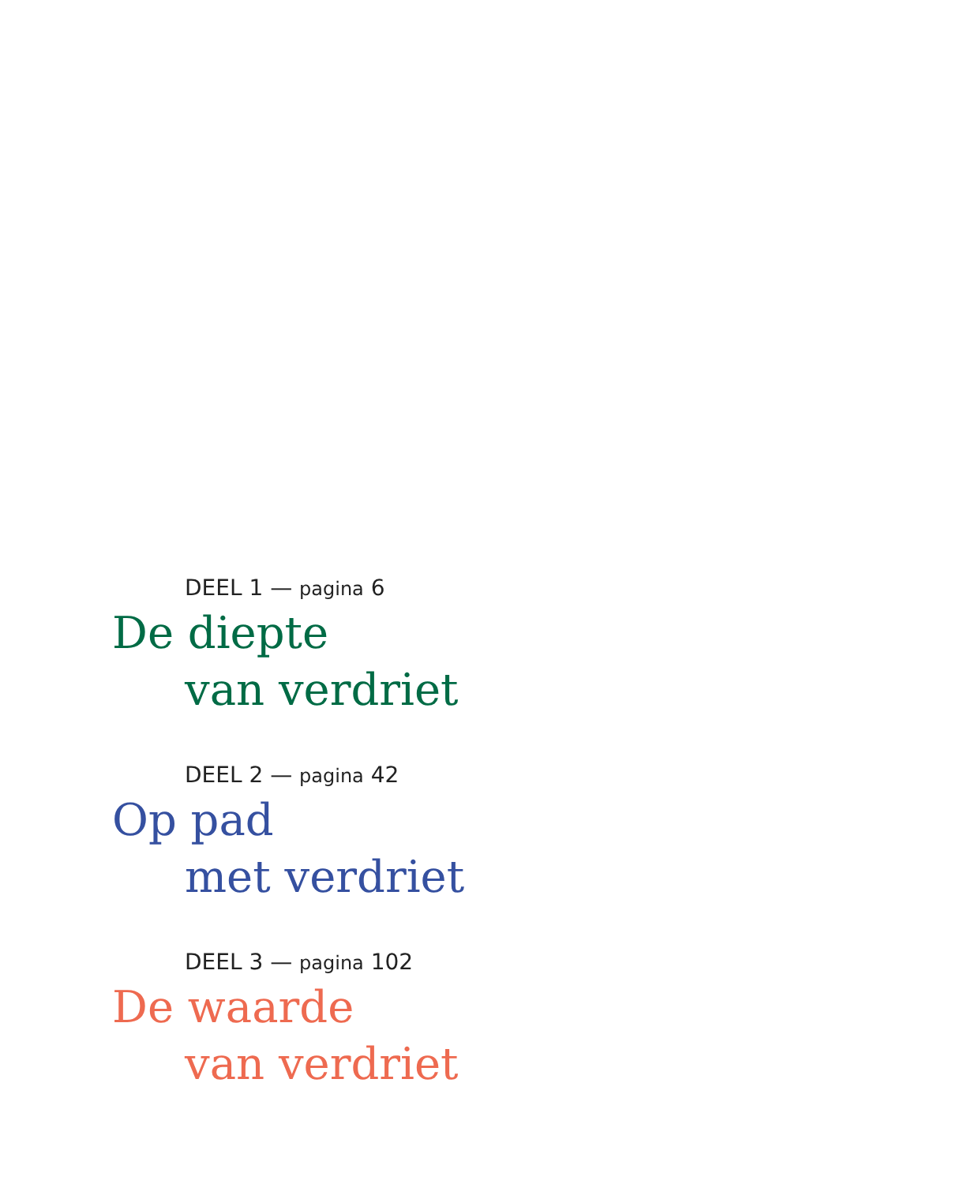DEEL 1 — pagina 6
De diepte
van verdriet
DEEL 2 — pagina 42
Op pad
met verdriet
DEEL 3 — pagina 102
De waarde
van verdriet